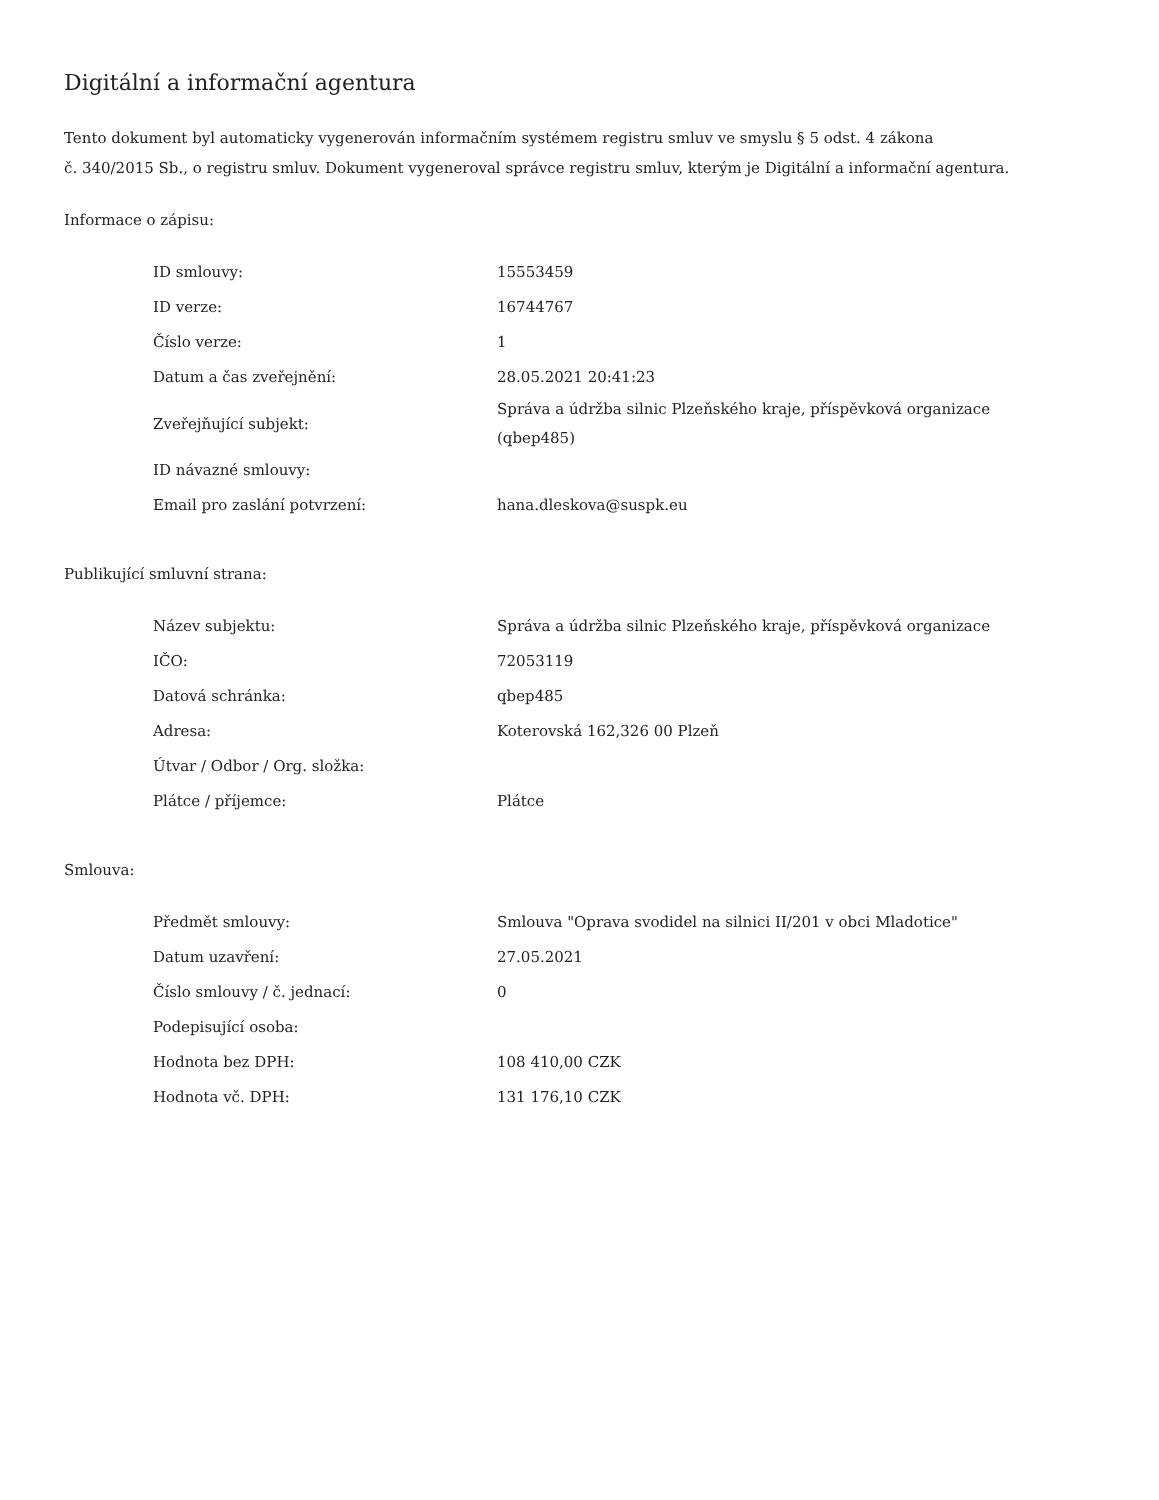Digitální a informační agentura
Tento dokument byl automaticky vygenerován informačním systémem registru smluv ve smyslu § 5 odst. 4 zákona
č. 340/2015 Sb., o registru smluv. Dokument vygeneroval správce registru smluv, kterým je Digitální a informační agentura.
Informace o zápisu:
| ID smlouvy: | 15553459 |
| ID verze: | 16744767 |
| Číslo verze: | 1 |
| Datum a čas zveřejnění: | 28.05.2021 20:41:23 |
| Zveřejňující subjekt: | Správa a údržba silnic Plzeňského kraje, příspěvková organizace (qbep485) |
| ID návazné smlouvy: | |
| Email pro zaslání potvrzení: | hana.dleskova@suspk.eu |
Publikující smluvní strana:
| Název subjektu: | Správa a údržba silnic Plzeňského kraje, příspěvková organizace |
| IČO: | 72053119 |
| Datová schránka: | qbep485 |
| Adresa: | Koterovská 162,326 00 Plzeň |
| Útvar / Odbor / Org. složka: | |
| Plátce / příjemce: | Plátce |
Smlouva:
| Předmět smlouvy: | Smlouva "Oprava svodidel na silnici II/201 v obci Mladotice" |
| Datum uzavření: | 27.05.2021 |
| Číslo smlouvy / č. jednací: | 0 |
| Podepisující osoba: | |
| Hodnota bez DPH: | 108 410,00 CZK |
| Hodnota vč. DPH: | 131 176,10 CZK |